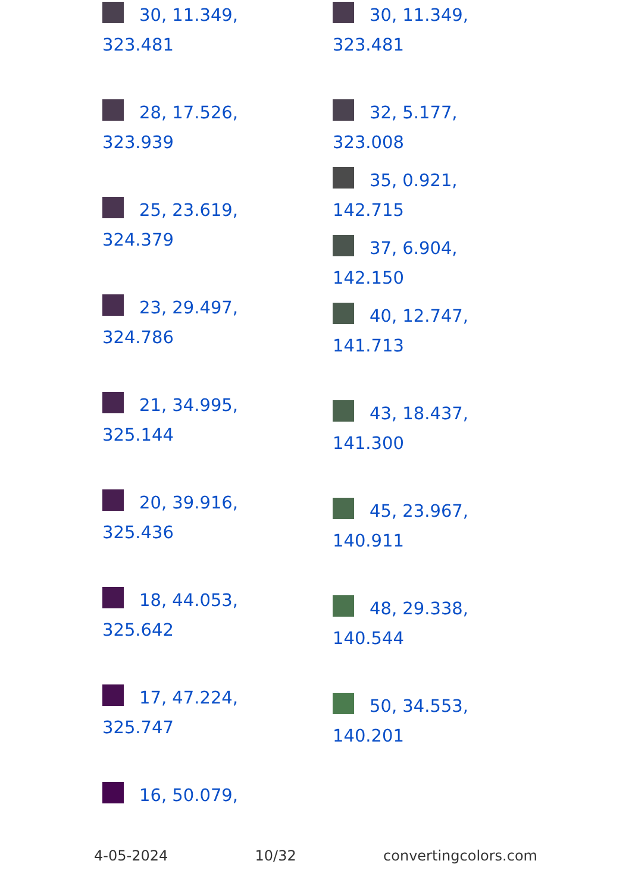30, 11.349, 323.481
28, 17.526, 323.939
25, 23.619, 324.379
23, 29.497, 324.786
21, 34.995, 325.144
20, 39.916, 325.436
18, 44.053, 325.642
17, 47.224, 325.747
16, 50.079,
30, 11.349, 323.481
32, 5.177, 323.008
35, 0.921, 142.715
37, 6.904, 142.150
40, 12.747, 141.713
43, 18.437, 141.300
45, 23.967, 140.911
48, 29.338, 140.544
50, 34.553, 140.201
4-05-2024 10/32 convertingcolors.com